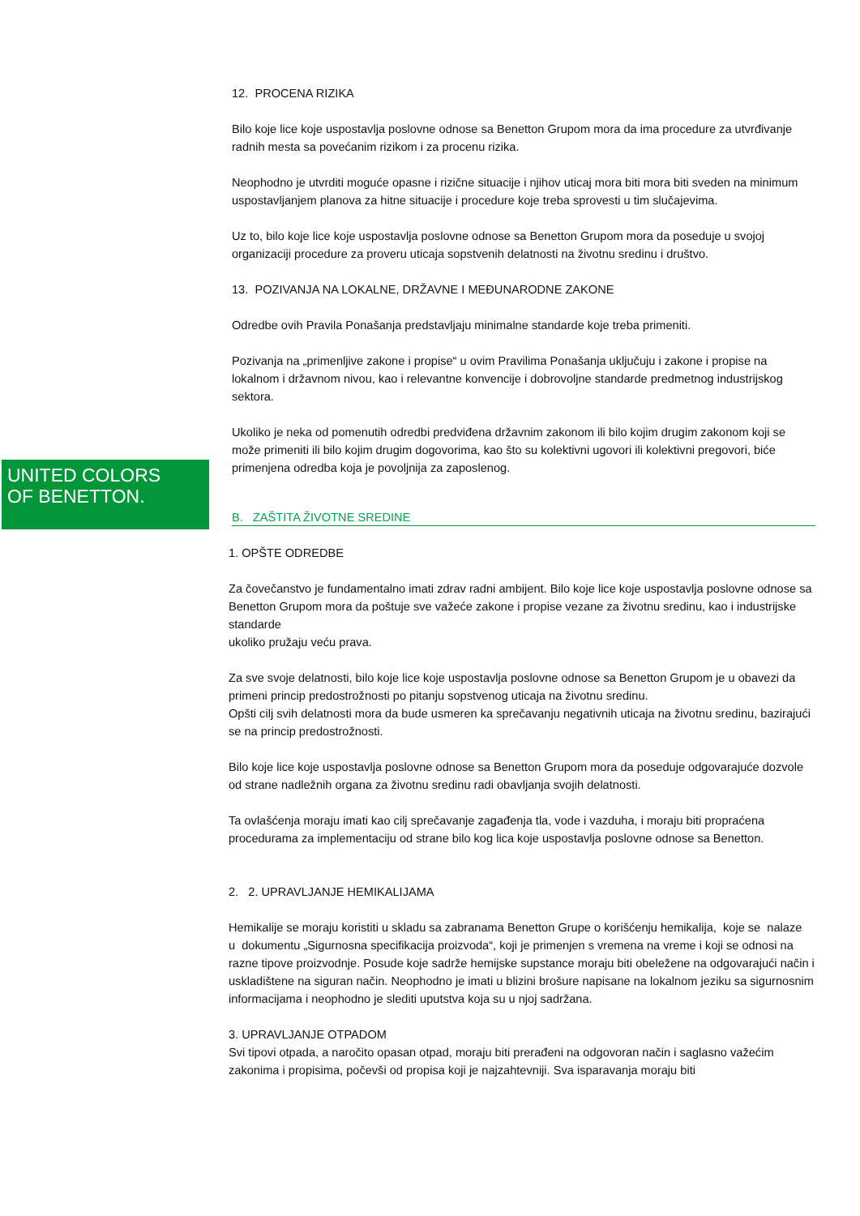UNITED COLORS
OF BENETTON.
12. PROCENA RIZIKA
Bilo koje lice koje uspostavlja poslovne odnose sa Benetton Grupom mora da ima procedure za utvrđivanje radnih mesta sa povećanim rizikom i za procenu rizika.
Neophodno je utvrditi moguće opasne i rizične situacije i njihov uticaj mora biti mora biti sveden na minimum uspostavljanjem planova za hitne situacije i procedure koje treba sprovesti u tim slučajevima.
Uz to, bilo koje lice koje uspostavlja poslovne odnose sa Benetton Grupom mora da poseduje u svojoj organizaciji procedure za proveru uticaja sopstvenih delatnosti na životnu sredinu i društvo.
13. POZIVANJA NA LOKALNE, DRŽAVNE I MEĐUNARODNE ZAKONE
Odredbe ovih Pravila Ponašanja predstavljaju minimalne standarde koje treba primeniti.
Pozivanja na „primenljive zakone i propise“ u ovim Pravilima Ponašanja uključuju i zakone i propise na lokalnom i državnom nivou, kao i relevantne konvencije i dobrovoljne standarde predmetnog industrijskog sektora.
Ukoliko je neka od pomenutih odredbi predviđena državnim zakonom ili bilo kojim drugim zakonom koji se može primeniti ili bilo kojim drugim dogovorima, kao što su kolektivni ugovori ili kolektivni pregovori, biće primenjena odredba koja je povoljnija za zaposlenog.
B. ZAŠTITA ŽIVOTNE SREDINE
1. OPŠTE ODREDBE
Za čovečanstvo je fundamentalno imati zdrav radni ambijent. Bilo koje lice koje uspostavlja poslovne odnose sa Benetton Grupom mora da poštuje sve važeće zakone i propise vezane za životnu sredinu, kao i industrijske standarde
ukoliko pružaju veću prava.
Za sve svoje delatnosti, bilo koje lice koje uspostavlja poslovne odnose sa Benetton Grupom je u obavezi da primeni princip predostrožnosti po pitanju sopstvenog uticaja na životnu sredinu.
Opšti cilj svih delatnosti mora da bude usmeren ka sprečavanju negativnih uticaja na životnu sredinu, bazirajući se na princip predostrožnosti.
Bilo koje lice koje uspostavlja poslovne odnose sa Benetton Grupom mora da poseduje odgovarajuće dozvole od strane nadležnih organa za životnu sredinu radi obavljanja svojih delatnosti.
Ta ovlašćenja moraju imati kao cilj sprečavanje zagađenja tla, vode i vazduha, i moraju biti propraćena procedurama za implementaciju od strane bilo kog lica koje uspostavlja poslovne odnose sa Benetton.
2. 2. UPRAVLJANJE HEMIKALIJAMA
Hemikalije se moraju koristiti u skladu sa zabranama Benetton Grupe o korišćenju hemikalija, koje se nalaze u dokumentu „Sigurnosna specifikacija proizvoda“, koji je primenjen s vremena na vreme i koji se odnosi na razne tipove proizvodnje. Posude koje sadrže hemijske supstance moraju biti obeležene na odgovarajući način i uskladištene na siguran način. Neophodno je imati u blizini brošure napisane na lokalnom jeziku sa sigurnosnim informacijama i neophodno je slediti uputstva koja su u njoj sadržana.
3. UPRAVLJANJE OTPADOM
Svi tipovi otpada, a naročito opasan otpad, moraju biti prerađeni na odgovoran način i saglasno važećim zakonima i propisima, počevši od propisa koji je najzahtevniji. Sva isparavanja moraju biti